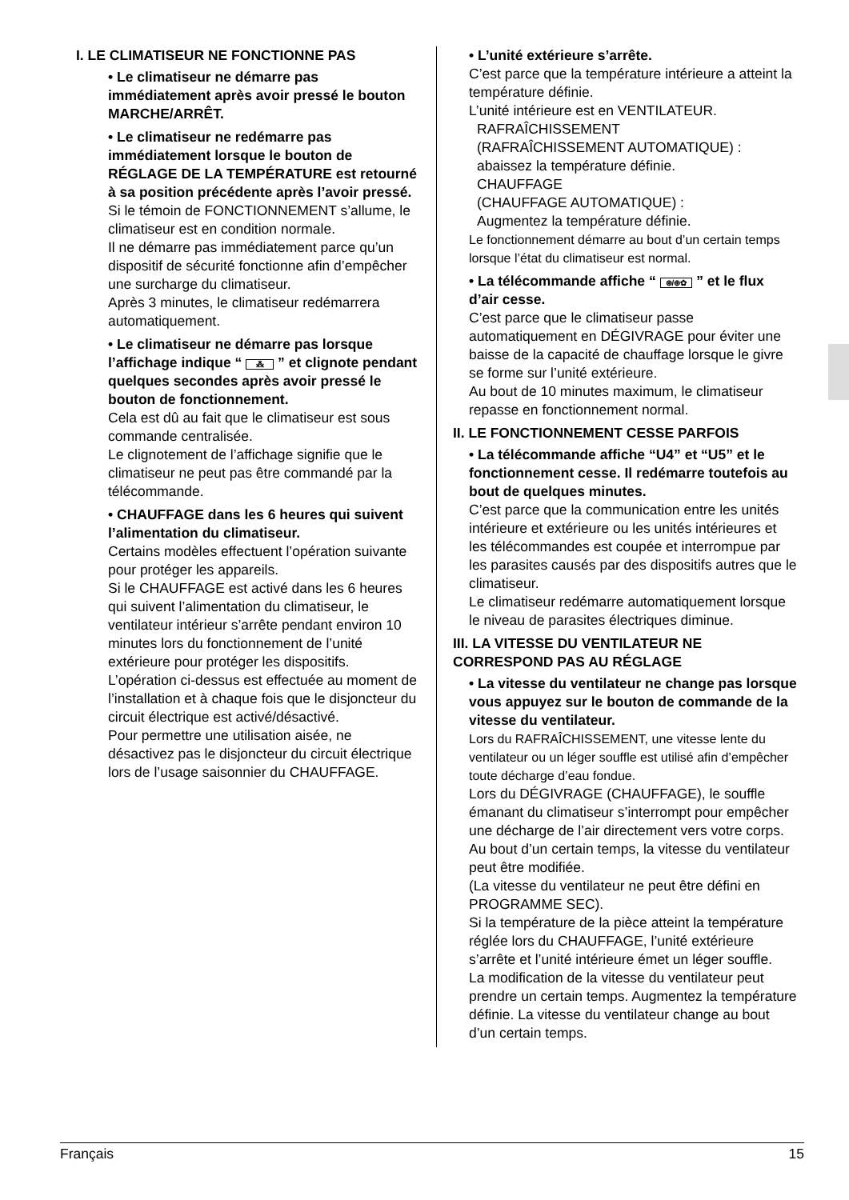I. LE CLIMATISEUR NE FONCTIONNE PAS
• Le climatiseur ne démarre pas immédiatement après avoir pressé le bouton MARCHE/ARRÊT.
• Le climatiseur ne redémarre pas immédiatement lorsque le bouton de RÉGLAGE DE LA TEMPÉRATURE est retourné à sa position précédente après l’avoir pressé.
Si le témoin de FONCTIONNEMENT s’allume, le climatiseur est en condition normale.
Il ne démarre pas immédiatement parce qu’un dispositif de sécurité fonctionne afin d’empêcher une surcharge du climatiseur.
Après 3 minutes, le climatiseur redémarrera automatiquement.
• Le climatiseur ne démarre pas lorsque l’affichage indique “ ⁂ ” et clignote pendant quelques secondes après avoir pressé le bouton de fonctionnement.
Cela est dû au fait que le climatiseur est sous commande centralisée.
Le clignotement de l’affichage signifie que le climatiseur ne peut pas être commandé par la télécommande.
• CHAUFFAGE dans les 6 heures qui suivent l’alimentation du climatiseur.
Certains modèles effectuent l’opération suivante pour protéger les appareils.
Si le CHAUFFAGE est activé dans les 6 heures qui suivent l’alimentation du climatiseur, le ventilateur intérieur s’arrête pendant environ 10 minutes lors du fonctionnement de l’unité extérieure pour protéger les dispositifs.
L’opération ci-dessus est effectuée au moment de l’installation et à chaque fois que le disjoncteur du circuit électrique est activé/désactivé.
Pour permettre une utilisation aisée, ne désactivez pas le disjoncteur du circuit électrique lors de l’usage saisonnier du CHAUFFAGE.
• L’unité extérieure s’arrête.
C’est parce que la température intérieure a atteint la température définie.
L’unité intérieure est en VENTILATEUR.
RAFRAÎCHISSEMENT
(RAFRAÎCHISSEMENT AUTOMATIQUE) : abaissez la température définie.
CHAUFFAGE
(CHAUFFAGE AUTOMATIQUE) :
Augmentez la température définie.
Le fonctionnement démarre au bout d’un certain temps lorsque l’état du climatiseur est normal.
• La télécommande affiche “ ⊛/⊕✿ ” et le flux d’air cesse.
C’est parce que le climatiseur passe automatiquement en DÉGIVRAGE pour éviter une baisse de la capacité de chauffage lorsque le givre se forme sur l’unité extérieure.
Au bout de 10 minutes maximum, le climatiseur repasse en fonctionnement normal.
II. LE FONCTIONNEMENT CESSE PARFOIS
• La télécommande affiche “U4” et “U5” et le fonctionnement cesse. Il redémarre toutefois au bout de quelques minutes.
C’est parce que la communication entre les unités intérieure et extérieure ou les unités intérieures et les télécommandes est coupée et interrompue par les parasites causés par des dispositifs autres que le climatiseur.
Le climatiseur redémarre automatiquement lorsque le niveau de parasites électriques diminue.
III. LA VITESSE DU VENTILATEUR NE CORRESPOND PAS AU RÉGLAGE
• La vitesse du ventilateur ne change pas lorsque vous appuyez sur le bouton de commande de la vitesse du ventilateur.
Lors du RAFRAÎCHISSEMENT, une vitesse lente du ventilateur ou un léger souffle est utilisé afin d’empêcher toute décharge d’eau fondue.
Lors du DÉGIVRAGE (CHAUFFAGE), le souffle émanant du climatiseur s’interrompt pour empêcher une décharge de l’air directement vers votre corps.
Au bout d’un certain temps, la vitesse du ventilateur peut être modifiée.
(La vitesse du ventilateur ne peut être défini en PROGRAMME SEC).
Si la température de la pièce atteint la température réglée lors du CHAUFFAGE, l’unité extérieure s’arrête et l’unité intérieure émet un léger souffle.
La modification de la vitesse du ventilateur peut prendre un certain temps. Augmentez la température définie. La vitesse du ventilateur change au bout d’un certain temps.
Français 15